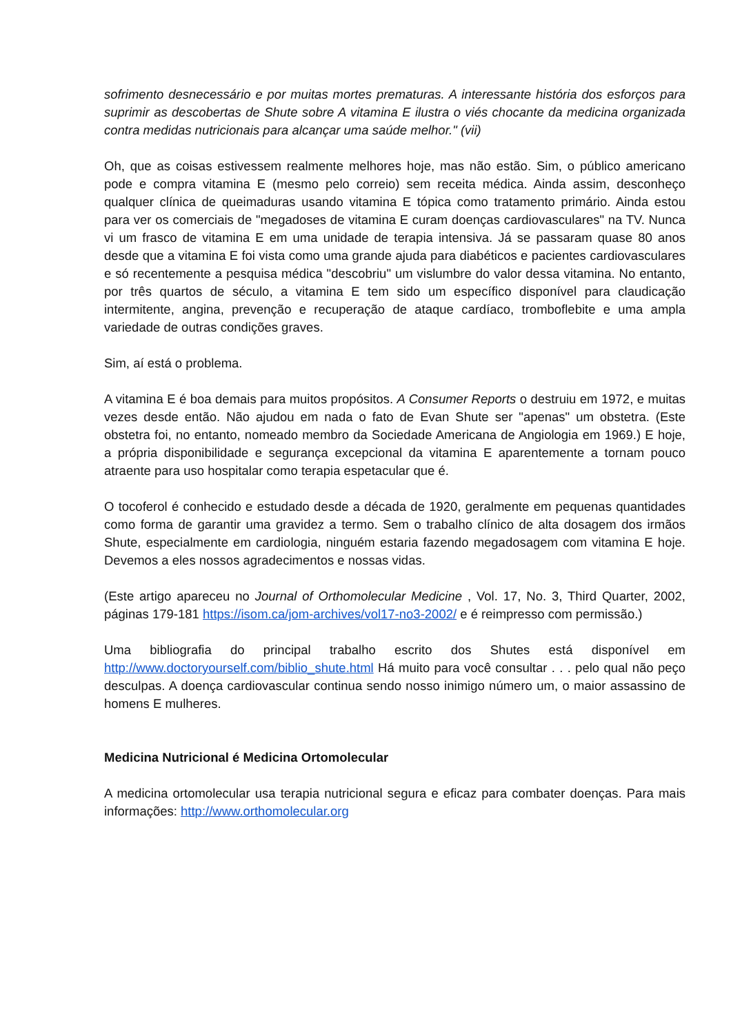sofrimento desnecessário e por muitas mortes prematuras. A interessante história dos esforços para suprimir as descobertas de Shute sobre A vitamina E ilustra o viés chocante da medicina organizada contra medidas nutricionais para alcançar uma saúde melhor." (vii)
Oh, que as coisas estivessem realmente melhores hoje, mas não estão. Sim, o público americano pode e compra vitamina E (mesmo pelo correio) sem receita médica. Ainda assim, desconheço qualquer clínica de queimaduras usando vitamina E tópica como tratamento primário. Ainda estou para ver os comerciais de "megadoses de vitamina E curam doenças cardiovasculares" na TV. Nunca vi um frasco de vitamina E em uma unidade de terapia intensiva. Já se passaram quase 80 anos desde que a vitamina E foi vista como uma grande ajuda para diabéticos e pacientes cardiovasculares e só recentemente a pesquisa médica "descobriu" um vislumbre do valor dessa vitamina. No entanto, por três quartos de século, a vitamina E tem sido um específico disponível para claudicação intermitente, angina, prevenção e recuperação de ataque cardíaco, tromboflebite e uma ampla variedade de outras condições graves.
Sim, aí está o problema.
A vitamina E é boa demais para muitos propósitos. A Consumer Reports o destruiu em 1972, e muitas vezes desde então. Não ajudou em nada o fato de Evan Shute ser "apenas" um obstetra. (Este obstetra foi, no entanto, nomeado membro da Sociedade Americana de Angiologia em 1969.) E hoje, a própria disponibilidade e segurança excepcional da vitamina E aparentemente a tornam pouco atraente para uso hospitalar como terapia espetacular que é.
O tocoferol é conhecido e estudado desde a década de 1920, geralmente em pequenas quantidades como forma de garantir uma gravidez a termo. Sem o trabalho clínico de alta dosagem dos irmãos Shute, especialmente em cardiologia, ninguém estaria fazendo megadosagem com vitamina E hoje. Devemos a eles nossos agradecimentos e nossas vidas.
(Este artigo apareceu no Journal of Orthomolecular Medicine , Vol. 17, No. 3, Third Quarter, 2002, páginas 179-181 https://isom.ca/jom-archives/vol17-no3-2002/ e é reimpresso com permissão.)
Uma bibliografia do principal trabalho escrito dos Shutes está disponível em http://www.doctoryourself.com/biblio_shute.html Há muito para você consultar . . . pelo qual não peço desculpas. A doença cardiovascular continua sendo nosso inimigo número um, o maior assassino de homens E mulheres.
Medicina Nutricional é Medicina Ortomolecular
A medicina ortomolecular usa terapia nutricional segura e eficaz para combater doenças. Para mais informações: http://www.orthomolecular.org